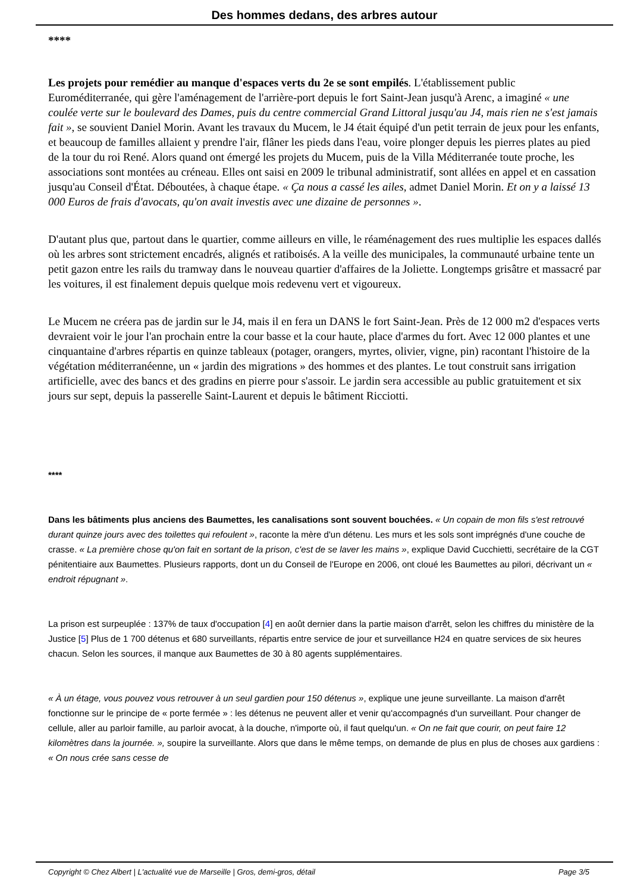Des hommes dedans, des arbres autour
****
Les projets pour remédier au manque d'espaces verts du 2e se sont empilés. L'établissement public Euroméditerranée, qui gère l'aménagement de l'arrière-port depuis le fort Saint-Jean jusqu'à Arenc, a imaginé « une coulée verte sur le boulevard des Dames, puis du centre commercial Grand Littoral jusqu'au J4, mais rien ne s'est jamais fait », se souvient Daniel Morin. Avant les travaux du Mucem, le J4 était équipé d'un petit terrain de jeux pour les enfants, et beaucoup de familles allaient y prendre l'air, flâner les pieds dans l'eau, voire plonger depuis les pierres plates au pied de la tour du roi René. Alors quand ont émergé les projets du Mucem, puis de la Villa Méditerranée toute proche, les associations sont montées au créneau. Elles ont saisi en 2009 le tribunal administratif, sont allées en appel et en cassation jusqu'au Conseil d'État. Déboutées, à chaque étape. « Ça nous a cassé les ailes, admet Daniel Morin. Et on y a laissé 13 000 Euros de frais d'avocats, qu'on avait investis avec une dizaine de personnes ».
D'autant plus que, partout dans le quartier, comme ailleurs en ville, le réaménagement des rues multiplie les espaces dallés où les arbres sont strictement encadrés, alignés et ratiboisés. A la veille des municipales, la communauté urbaine tente un petit gazon entre les rails du tramway dans le nouveau quartier d'affaires de la Joliette. Longtemps grisâtre et massacré par les voitures, il est finalement depuis quelque mois redevenu vert et vigoureux.
Le Mucem ne créera pas de jardin sur le J4, mais il en fera un DANS le fort Saint-Jean. Près de 12 000 m2 d'espaces verts devraient voir le jour l'an prochain entre la cour basse et la cour haute, place d'armes du fort. Avec 12 000 plantes et une cinquantaine d'arbres répartis en quinze tableaux (potager, orangers, myrtes, olivier, vigne, pin) racontant l'histoire de la végétation méditerranéenne, un « jardin des migrations » des hommes et des plantes. Le tout construit sans irrigation artificielle, avec des bancs et des gradins en pierre pour s'assoir. Le jardin sera accessible au public gratuitement et six jours sur sept, depuis la passerelle Saint-Laurent et depuis le bâtiment Ricciotti.
****
Dans les bâtiments plus anciens des Baumettes, les canalisations sont souvent bouchées. « Un copain de mon fils s'est retrouvé durant quinze jours avec des toilettes qui refoulent », raconte la mère d'un détenu. Les murs et les sols sont imprégnés d'une couche de crasse. « La première chose qu'on fait en sortant de la prison, c'est de se laver les mains », explique David Cucchietti, secrétaire de la CGT pénitentiaire aux Baumettes. Plusieurs rapports, dont un du Conseil de l'Europe en 2006, ont cloué les Baumettes au pilori, décrivant un « endroit répugnant ».
La prison est surpeuplée : 137% de taux d'occupation [4] en août dernier dans la partie maison d'arrêt, selon les chiffres du ministère de la Justice [5] Plus de 1 700 détenus et 680 surveillants, répartis entre service de jour et surveillance H24 en quatre services de six heures chacun. Selon les sources, il manque aux Baumettes de 30 à 80 agents supplémentaires.
« À un étage, vous pouvez vous retrouver à un seul gardien pour 150 détenus », explique une jeune surveillante. La maison d'arrêt fonctionne sur le principe de « porte fermée » : les détenus ne peuvent aller et venir qu'accompagnés d'un surveillant. Pour changer de cellule, aller au parloir famille, au parloir avocat, à la douche, n'importe où, il faut quelqu'un. « On ne fait que courir, on peut faire 12 kilomètres dans la journée. », soupire la surveillante. Alors que dans le même temps, on demande de plus en plus de choses aux gardiens : « On nous crée sans cesse de
Copyright © Chez Albert | L'actualité vue de Marseille | Gros, demi-gros, détail Page 3/5